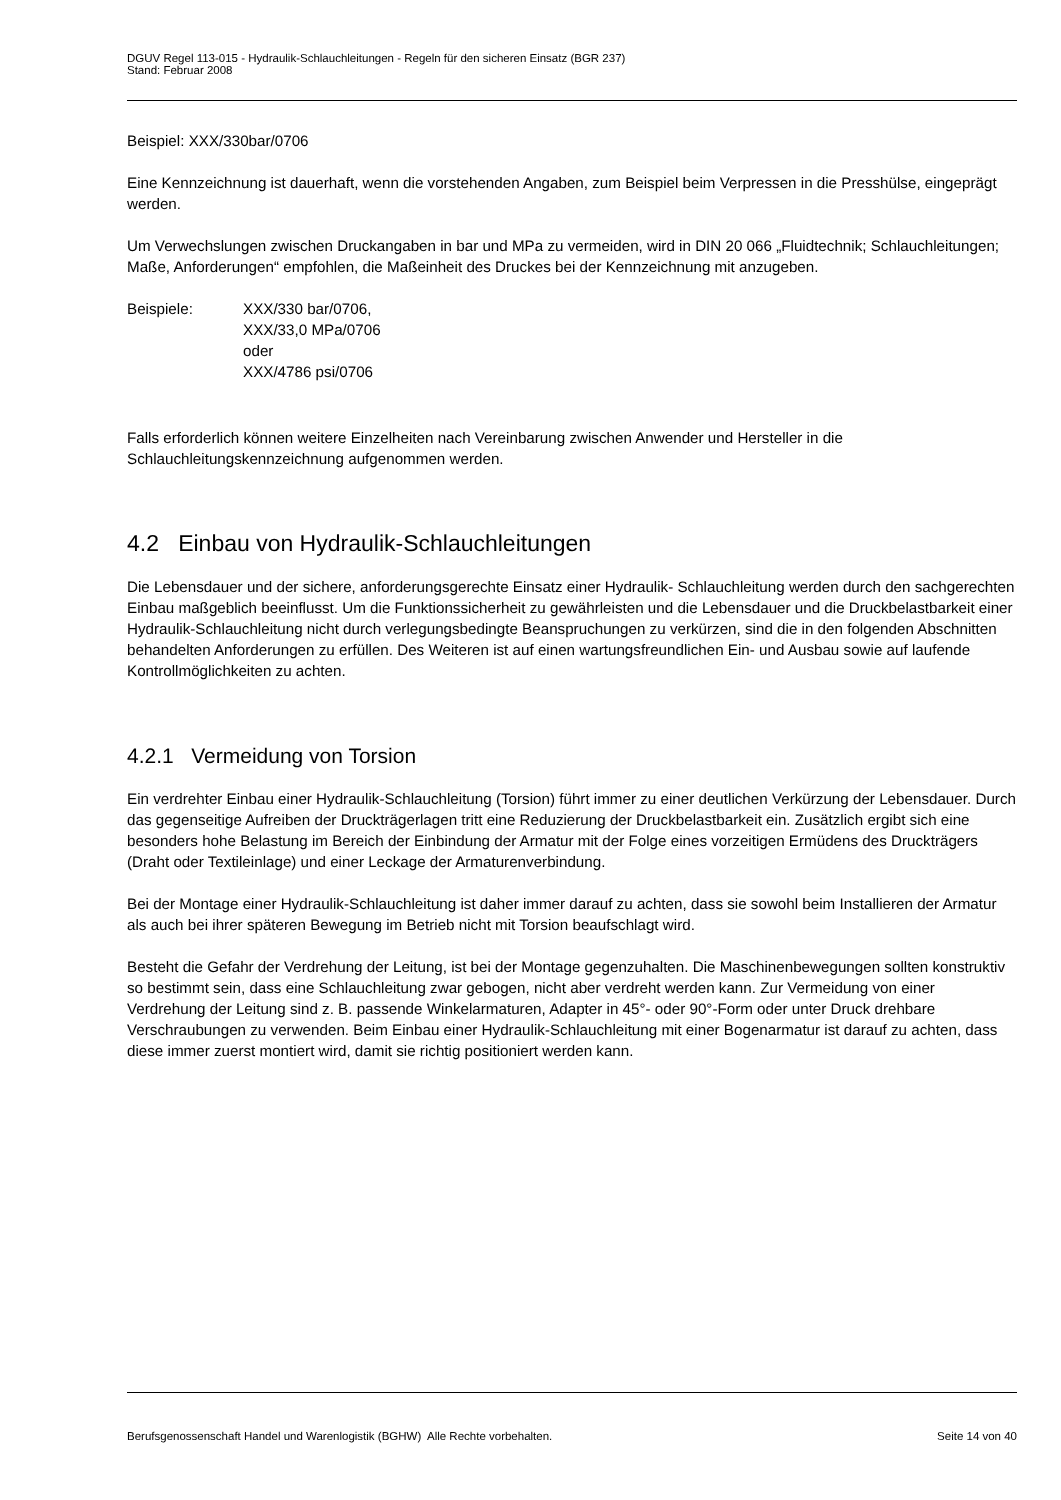DGUV Regel 113-015 - Hydraulik-Schlauchleitungen - Regeln für den sicheren Einsatz (BGR 237)
Stand: Februar 2008
Beispiel: XXX/330bar/0706
Eine Kennzeichnung ist dauerhaft, wenn die vorstehenden Angaben, zum Beispiel beim Verpressen in die Presshülse, eingeprägt werden.
Um Verwechslungen zwischen Druckangaben in bar und MPa zu vermeiden, wird in DIN 20 066 „Fluidtechnik; Schlauchleitungen; Maße, Anforderungen“ empfohlen, die Maßeinheit des Druckes bei der Kennzeichnung mit anzugeben.
Beispiele: XXX/330 bar/0706,
XXX/33,0 MPa/0706
oder
XXX/4786 psi/0706
Falls erforderlich können weitere Einzelheiten nach Vereinbarung zwischen Anwender und Hersteller in die Schlauchleitungskennzeichnung aufgenommen werden.
4.2 Einbau von Hydraulik-Schlauchleitungen
Die Lebensdauer und der sichere, anforderungsgerechte Einsatz einer Hydraulik- Schlauchleitung werden durch den sachgerechten Einbau maßgeblich beeinflusst. Um die Funktionssicherheit zu gewährleisten und die Lebensdauer und die Druckbelastbarkeit einer Hydraulik-Schlauchleitung nicht durch verlegungsbedingte Beanspruchungen zu verkürzen, sind die in den folgenden Abschnitten behandelten Anforderungen zu erfüllen. Des Weiteren ist auf einen wartungsfreundlichen Ein- und Ausbau sowie auf laufende Kontrollmöglichkeiten zu achten.
4.2.1 Vermeidung von Torsion
Ein verdrehter Einbau einer Hydraulik-Schlauchleitung (Torsion) führt immer zu einer deutlichen Verkürzung der Lebensdauer. Durch das gegenseitige Aufreiben der Druckträgerlagen tritt eine Reduzierung der Druckbelastbarkeit ein. Zusätzlich ergibt sich eine besonders hohe Belastung im Bereich der Einbindung der Armatur mit der Folge eines vorzeitigen Ermüdens des Druckträgers (Draht oder Textileinlage) und einer Leckage der Armaturenverbindung.
Bei der Montage einer Hydraulik-Schlauchleitung ist daher immer darauf zu achten, dass sie sowohl beim Installieren der Armatur als auch bei ihrer späteren Bewegung im Betrieb nicht mit Torsion beaufschlagt wird.
Besteht die Gefahr der Verdrehung der Leitung, ist bei der Montage gegenzuhalten. Die Maschinenbewegungen sollten konstruktiv so bestimmt sein, dass eine Schlauchleitung zwar gebogen, nicht aber verdreht werden kann. Zur Vermeidung von einer Verdrehung der Leitung sind z. B. passende Winkelarmaturen, Adapter in 45°- oder 90°-Form oder unter Druck drehbare Verschraubungen zu verwenden. Beim Einbau einer Hydraulik-Schlauchleitung mit einer Bogenarmatur ist darauf zu achten, dass diese immer zuerst montiert wird, damit sie richtig positioniert werden kann.
Berufsgenossenschaft Handel und Warenlogistik (BGHW) Alle Rechte vorbehalten. Seite 14 von 40